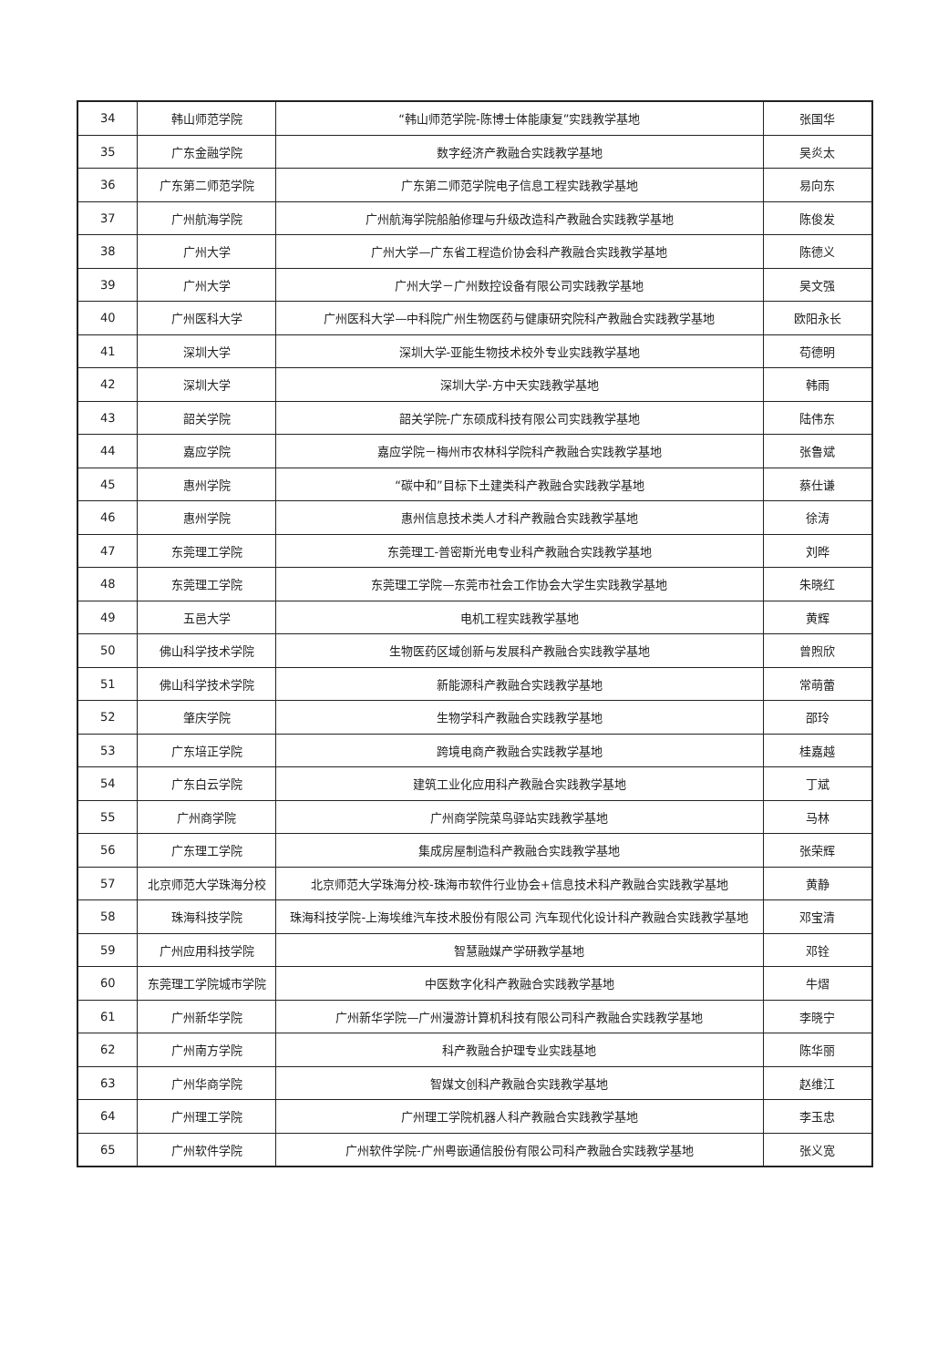| 34 | 韩山师范学院 | “韩山师范学院-陈博士体能康复”实践教学基地 | 张国华 |
| 35 | 广东金融学院 | 数字经济产教融合实践教学基地 | 吴炎太 |
| 36 | 广东第二师范学院 | 广东第二师范学院电子信息工程实践教学基地 | 易向东 |
| 37 | 广州航海学院 | 广州航海学院船舶修理与升级改造科产教融合实践教学基地 | 陈俊发 |
| 38 | 广州大学 | 广州大学—广东省工程造价协会科产教融合实践教学基地 | 陈德义 |
| 39 | 广州大学 | 广州大学－广州数控设备有限公司实践教学基地 | 吴文强 |
| 40 | 广州医科大学 | 广州医科大学—中科院广州生物医药与健康研究院科产教融合实践教学基地 | 欧阳永长 |
| 41 | 深圳大学 | 深圳大学-亚能生物技术校外专业实践教学基地 | 苟德明 |
| 42 | 深圳大学 | 深圳大学-方中天实践教学基地 | 韩雨 |
| 43 | 韶关学院 | 韶关学院-广东硕成科技有限公司实践教学基地 | 陆伟东 |
| 44 | 嘉应学院 | 嘉应学院－梅州市农林科学院科产教融合实践教学基地 | 张鲁斌 |
| 45 | 惠州学院 | “碳中和”目标下土建类科产教融合实践教学基地 | 蔡仕谦 |
| 46 | 惠州学院 | 惠州信息技术类人才科产教融合实践教学基地 | 徐涛 |
| 47 | 东莞理工学院 | 东莞理工-普密斯光电专业科产教融合实践教学基地 | 刘晔 |
| 48 | 东莞理工学院 | 东莞理工学院—东莞市社会工作协会大学生实践教学基地 | 朱晓红 |
| 49 | 五邑大学 | 电机工程实践教学基地 | 黄辉 |
| 50 | 佛山科学技术学院 | 生物医药区域创新与发展科产教融合实践教学基地 | 曾煦欣 |
| 51 | 佛山科学技术学院 | 新能源科产教融合实践教学基地 | 常萌蕾 |
| 52 | 肇庆学院 | 生物学科产教融合实践教学基地 | 邵玲 |
| 53 | 广东培正学院 | 跨境电商产教融合实践教学基地 | 桂嘉越 |
| 54 | 广东白云学院 | 建筑工业化应用科产教融合实践教学基地 | 丁斌 |
| 55 | 广州商学院 | 广州商学院菜鸟驿站实践教学基地 | 马林 |
| 56 | 广东理工学院 | 集成房屋制造科产教融合实践教学基地 | 张荣辉 |
| 57 | 北京师范大学珠海分校 | 北京师范大学珠海分校-珠海市软件行业协会+信息技术科产教融合实践教学基地 | 黄静 |
| 58 | 珠海科技学院 | 珠海科技学院-上海埃维汽车技术股份有限公司 汽车现代化设计科产教融合实践教学基地 | 邓宝清 |
| 59 | 广州应用科技学院 | 智慧融媒产学研教学基地 | 邓铨 |
| 60 | 东莞理工学院城市学院 | 中医数字化科产教融合实践教学基地 | 牛熠 |
| 61 | 广州新华学院 | 广州新华学院—广州漫游计算机科技有限公司科产教融合实践教学基地 | 李晓宁 |
| 62 | 广州南方学院 | 科产教融合护理专业实践基地 | 陈华丽 |
| 63 | 广州华商学院 | 智媒文创科产教融合实践教学基地 | 赵维江 |
| 64 | 广州理工学院 | 广州理工学院机器人科产教融合实践教学基地 | 李玉忠 |
| 65 | 广州软件学院 | 广州软件学院-广州粤嵌通信股份有限公司科产教融合实践教学基地 | 张义宽 |